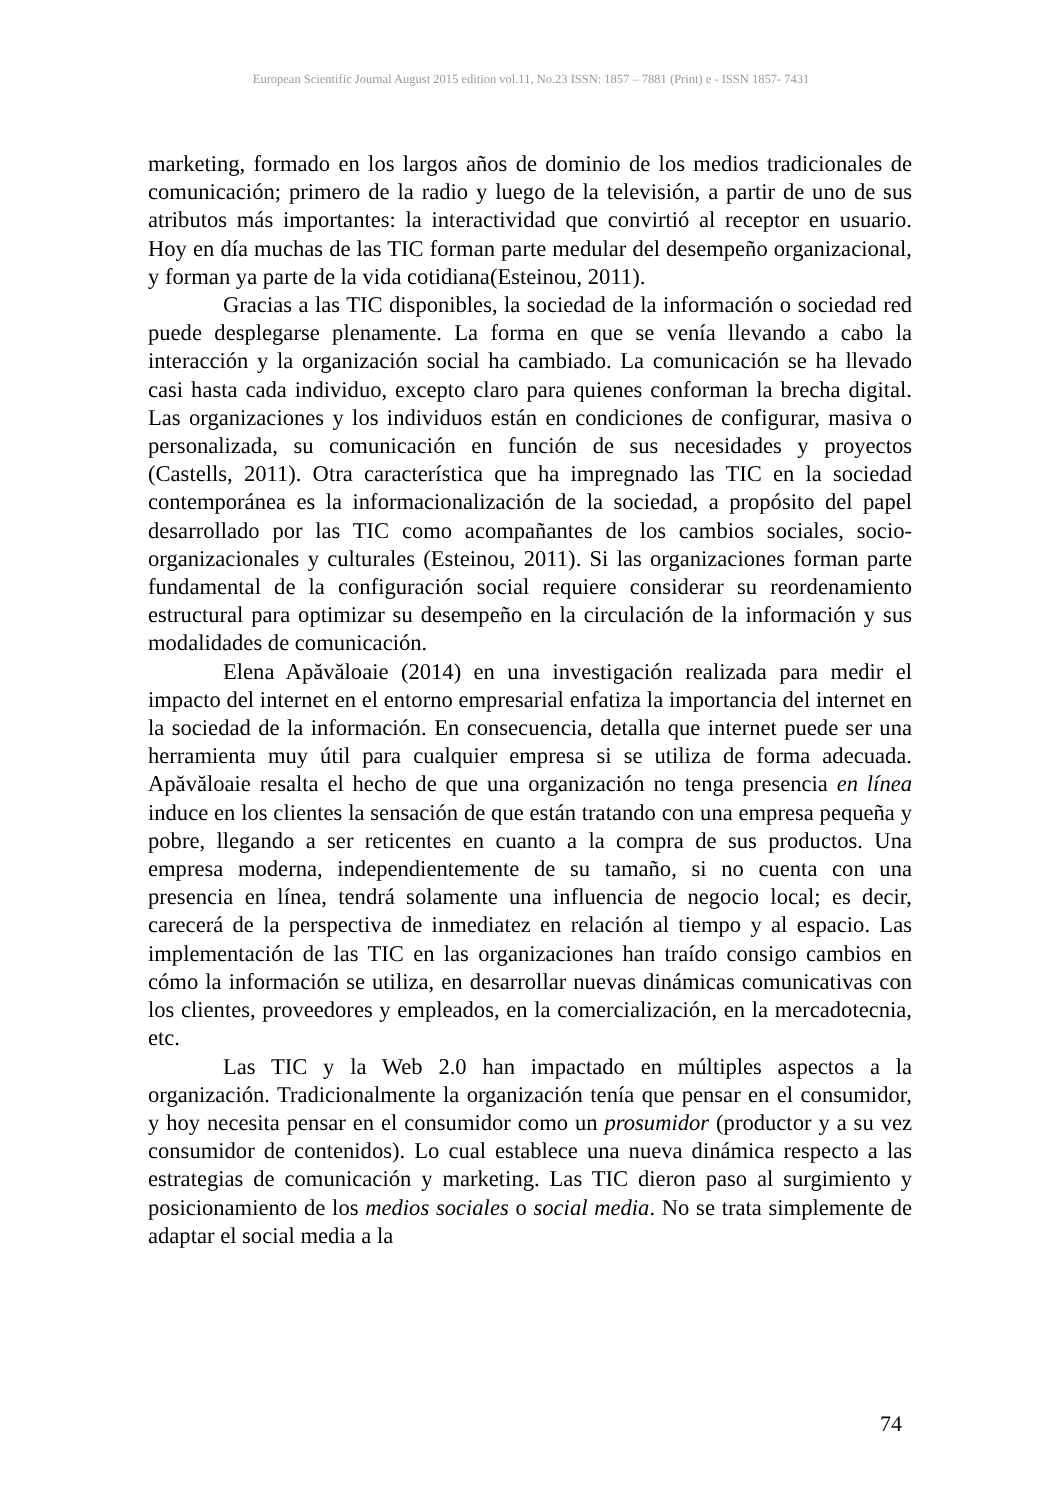European Scientific Journal August 2015 edition vol.11, No.23 ISSN: 1857 – 7881 (Print) e - ISSN 1857- 7431
marketing, formado en los largos años de dominio de los medios tradicionales de comunicación; primero de la radio y luego de la televisión, a partir de uno de sus atributos más importantes: la interactividad que convirtió al receptor en usuario. Hoy en día muchas de las TIC forman parte medular del desempeño organizacional, y forman ya parte de la vida cotidiana(Esteinou, 2011).
Gracias a las TIC disponibles, la sociedad de la información o sociedad red puede desplegarse plenamente. La forma en que se venía llevando a cabo la interacción y la organización social ha cambiado. La comunicación se ha llevado casi hasta cada individuo, excepto claro para quienes conforman la brecha digital. Las organizaciones y los individuos están en condiciones de configurar, masiva o personalizada, su comunicación en función de sus necesidades y proyectos (Castells, 2011). Otra característica que ha impregnado las TIC en la sociedad contemporánea es la informacionalización de la sociedad, a propósito del papel desarrollado por las TIC como acompañantes de los cambios sociales, socio-organizacionales y culturales (Esteinou, 2011). Si las organizaciones forman parte fundamental de la configuración social requiere considerar su reordenamiento estructural para optimizar su desempeño en la circulación de la información y sus modalidades de comunicación.
Elena Apăvăloaie (2014) en una investigación realizada para medir el impacto del internet en el entorno empresarial enfatiza la importancia del internet en la sociedad de la información. En consecuencia, detalla que internet puede ser una herramienta muy útil para cualquier empresa si se utiliza de forma adecuada. Apăvăloaie resalta el hecho de que una organización no tenga presencia en línea induce en los clientes la sensación de que están tratando con una empresa pequeña y pobre, llegando a ser reticentes en cuanto a la compra de sus productos. Una empresa moderna, independientemente de su tamaño, si no cuenta con una presencia en línea, tendrá solamente una influencia de negocio local; es decir, carecerá de la perspectiva de inmediatez en relación al tiempo y al espacio. Las implementación de las TIC en las organizaciones han traído consigo cambios en cómo la información se utiliza, en desarrollar nuevas dinámicas comunicativas con los clientes, proveedores y empleados, en la comercialización, en la mercadotecnia, etc.
Las TIC y la Web 2.0 han impactado en múltiples aspectos a la organización. Tradicionalmente la organización tenía que pensar en el consumidor, y hoy necesita pensar en el consumidor como un prosumidor (productor y a su vez consumidor de contenidos). Lo cual establece una nueva dinámica respecto a las estrategias de comunicación y marketing. Las TIC dieron paso al surgimiento y posicionamiento de los medios sociales o social media. No se trata simplemente de adaptar el social media a la
74